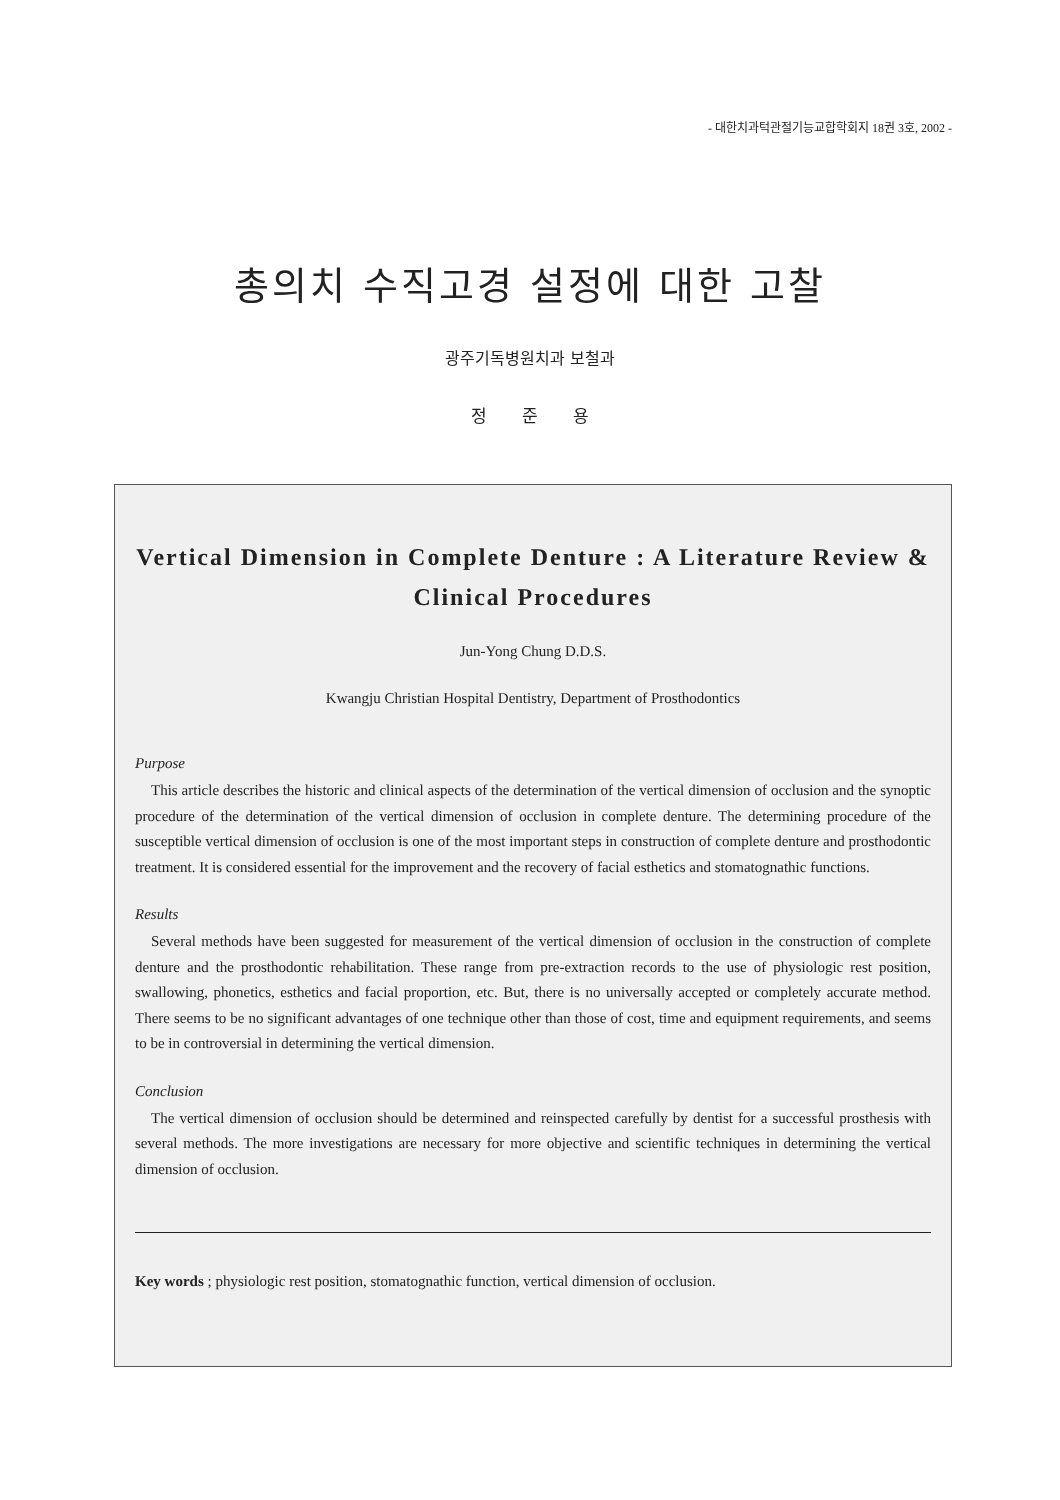- 대한치과턱관절기능교합학회지 18권 3호, 2002 -
총의치 수직고경 설정에 대한 고찰
광주기독병원치과 보철과
정 준 용
Vertical Dimension in Complete Denture : A Literature Review & Clinical Procedures
Jun-Yong Chung D.D.S.
Kwangju Christian Hospital Dentistry, Department of Prosthodontics
Purpose
This article describes the historic and clinical aspects of the determination of the vertical dimension of occlusion and the synoptic procedure of the determination of the vertical dimension of occlusion in complete denture. The determining procedure of the susceptible vertical dimension of occlusion is one of the most important steps in construction of complete denture and prosthodontic treatment. It is considered essential for the improvement and the recovery of facial esthetics and stomatognathic functions.
Results
Several methods have been suggested for measurement of the vertical dimension of occlusion in the construction of complete denture and the prosthodontic rehabilitation. These range from pre-extraction records to the use of physiologic rest position, swallowing, phonetics, esthetics and facial proportion, etc. But, there is no universally accepted or completely accurate method. There seems to be no significant advantages of one technique other than those of cost, time and equipment requirements, and seems to be in controversial in determining the vertical dimension.
Conclusion
The vertical dimension of occlusion should be determined and reinspected carefully by dentist for a successful prosthesis with several methods. The more investigations are necessary for more objective and scientific techniques in determining the vertical dimension of occlusion.
Key words ; physiologic rest position, stomatognathic function, vertical dimension of occlusion.